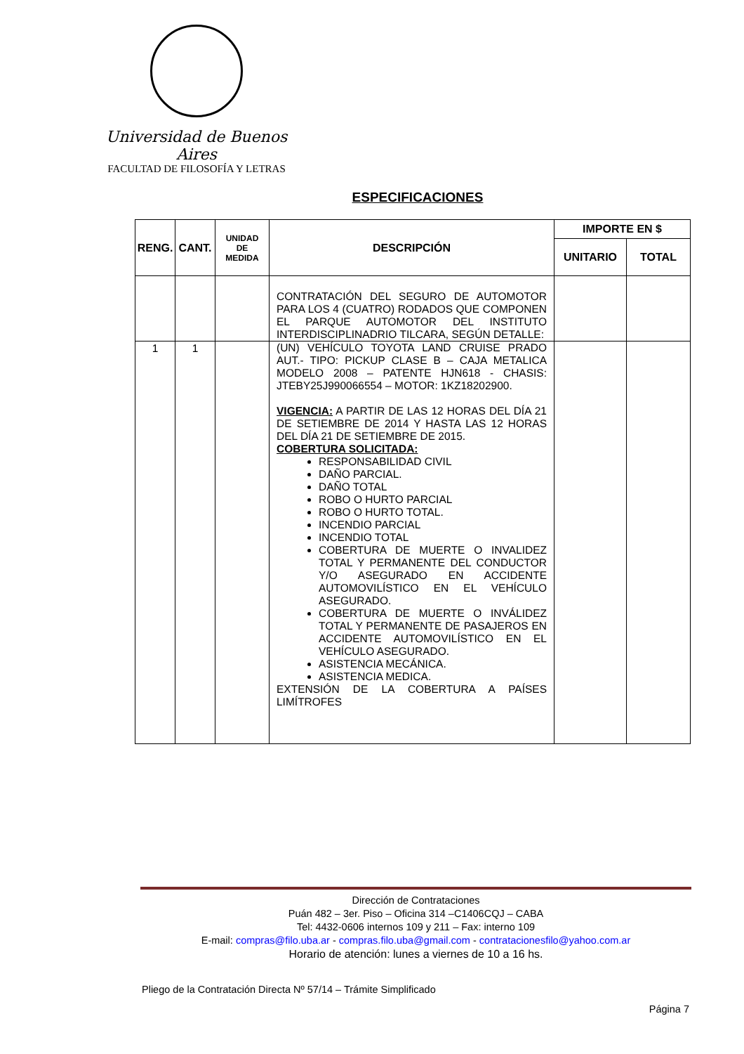Universidad de Buenos Aires
FACULTAD DE FILOSOFÍA Y LETRAS
ESPECIFICACIONES
| RENG. | CANT. | UNIDAD DE MEDIDA | DESCRIPCIÓN | IMPORTE EN $ | |
| --- | --- | --- | --- | --- | --- |
| | | | | UNITARIO | TOTAL |
| | | | CONTRATACIÓN DEL SEGURO DE AUTOMOTOR PARA LOS 4 (CUATRO) RODADOS QUE COMPONEN EL PARQUE AUTOMOTOR DEL INSTITUTO INTERDISCIPLINADRIO TILCARA, SEGÚN DETALLE: | | |
| 1 | 1 | | (UN) VEHÍCULO TOYOTA LAND CRUISE PRADO AUT.- TIPO: PICKUP CLASE B – CAJA METALICA MODELO 2008 – PATENTE HJN618 - CHASIS: JTEBY25J990066554 – MOTOR: 1KZ18202900. VIGENCIA: A PARTIR DE LAS 12 HORAS DEL DÍA 21 DE SETIEMBRE DE 2014 Y HASTA LAS 12 HORAS DEL DÍA 21 DE SETIEMBRE DE 2015. COBERTURA SOLICITADA: RESPONSABILIDAD CIVIL DAÑO PARCIAL. DAÑO TOTAL ROBO O HURTO PARCIAL ROBO O HURTO TOTAL. INCENDIO PARCIAL INCENDIO TOTAL COBERTURA DE MUERTE O INVALIDEZ TOTAL Y PERMANENTE DEL CONDUCTOR Y/O ASEGURADO EN ACCIDENTE AUTOMOVILÍSTICO EN EL VEHÍCULO ASEGURADO. COBERTURA DE MUERTE O INVÁLIDEZ TOTAL Y PERMANENTE DE PASAJEROS EN ACCIDENTE AUTOMOVILÍSTICO EN EL VEHÍCULO ASEGURADO. ASISTENCIA MECÁNICA. ASISTENCIA MEDICA. EXTENSIÓN DE LA COBERTURA A PAÍSES LIMÍTROFES | | |
Dirección de Contrataciones
Puán 482 – 3er. Piso – Oficina 314 –C1406CQJ – CABA
Tel: 4432-0606 internos 109 y 211 – Fax: interno 109
E-mail: compras@filo.uba.ar - compras.filo.uba@gmail.com - contratacionesfilo@yahoo.com.ar
Horario de atención: lunes a viernes de 10 a 16 hs.
Pliego de la Contratación Directa Nº 57/14 – Trámite Simplificado
Página 7